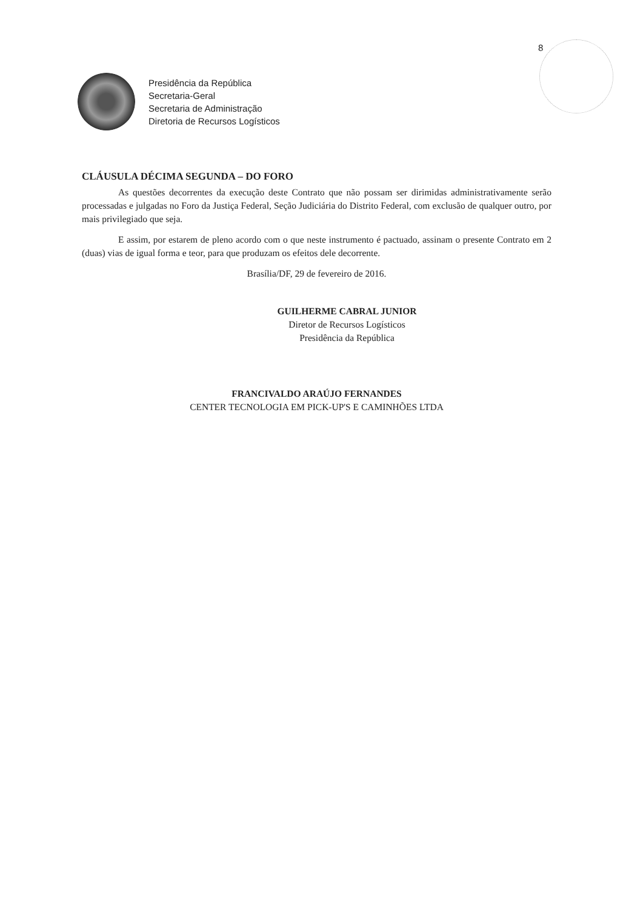8
Presidência da República
Secretaria-Geral
Secretaria de Administração
Diretoria de Recursos Logísticos
CLÁUSULA DÉCIMA SEGUNDA – DO FORO
As questões decorrentes da execução deste Contrato que não possam ser dirimidas administrativamente serão processadas e julgadas no Foro da Justiça Federal, Seção Judiciária do Distrito Federal, com exclusão de qualquer outro, por mais privilegiado que seja.
E assim, por estarem de pleno acordo com o que neste instrumento é pactuado, assinam o presente Contrato em 2 (duas) vias de igual forma e teor, para que produzam os efeitos dele decorrente.
Brasília/DF, 29 de fevereiro de 2016.
GUILHERME CABRAL JUNIOR
Diretor de Recursos Logísticos
Presidência da República
FRANCIVALDO ARAÚJO FERNANDES
CENTER TECNOLOGIA EM PICK-UP'S E CAMINHÕES LTDA